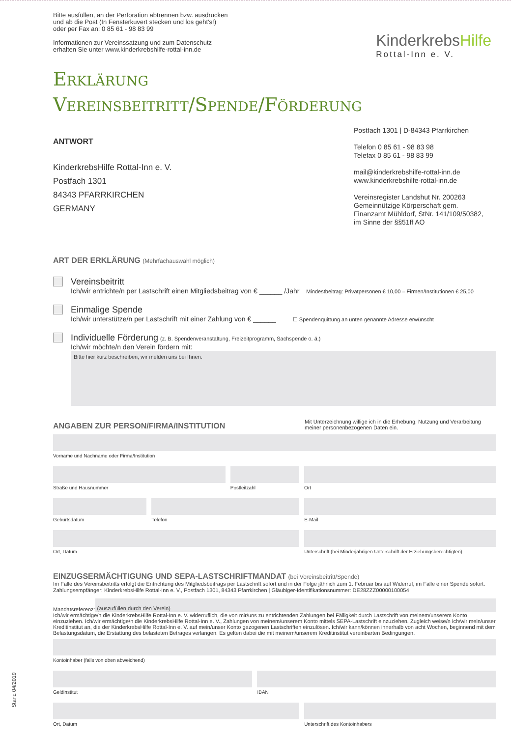Bitte ausfüllen, an der Perforation abtrennen bzw. ausdrucken
und ab die Post (In Fensterkuvert stecken und los geht's!)
oder per Fax an: 0 85 61 - 98 83 99
Informationen zur Vereinssatzung und zum Datenschutz
erhalten Sie unter www.kinderkrebshilfe-rottal-inn.de
KinderkrebsHilfe
Rottal-Inn e. V.
Erklärung
Vereinsbeitritt/Spende/Förderung
ANTWORT
KinderkrebsHilfe Rottal-Inn e. V.
Postfach 1301
84343 PFARRKIRCHEN
GERMANY
Postfach 1301 | D-84343 Pfarrkirchen
Telefon 0 85 61 - 98 83 98
Telefax 0 85 61 - 98 83 99
mail@kinderkrebshilfe-rottal-inn.de
www.kinderkrebshilfe-rottal-inn.de
Vereinsregister Landshut Nr. 200263
Gemeinnützige Körperschaft gem.
Finanzamt Mühldorf, StNr. 141/109/50382,
im Sinne der §§51ff AO
ART DER ERKLÄRUNG (Mehrfachauswahl möglich)
Vereinsbeitritt
Ich/wir entrichte/n per Lastschrift einen Mitgliedsbeitrag von € ______ /Jahr Mindestbeitrag: Privatpersonen € 10,00 – Firmen/Institutionen € 25,00
Einmalige Spende
Ich/wir unterstütze/n per Lastschrift mit einer Zahlung von € ______ ☐ Spendenquittung an unten genannte Adresse erwünscht
Individuelle Förderung (z. B. Spendenveranstaltung, Freizeitprogramm, Sachspende o. ä.)
Ich/wir möchte/n den Verein fördern mit:
Bitte hier kurz beschreiben, wir melden uns bei Ihnen.
ANGABEN ZUR PERSON/FIRMA/INSTITUTION
Mit Unterzeichnung willige ich in die Erhebung, Nutzung und Verarbeitung meiner personenbezogenen Daten ein.
Vorname und Nachname oder Firma/Institution
Straße und Hausnummer Postleitzahl Ort
Geburtsdatum Telefon E-Mail
Ort, Datum Unterschrift (bei Minderjährigen Unterschrift der Erziehungsberechtigten)
EINZUGSERMÄCHTIGUNG UND SEPA-LASTSCHRIFTMANDAT (bei Vereinsbeitritt/Spende)
Im Falle des Vereinsbeitritts erfolgt die Entrichtung des Mitgliedsbeitrags per Lastschrift sofort und in der Folge jährlich zum 1. Februar bis auf Widerruf, im Falle einer Spende sofort.
Zahlungsempfänger: KinderkrebsHilfe Rottal-Inn e. V., Postfach 1301, 84343 Pfarrkirchen | Gläubiger-Identifikationsnummer: DE28ZZZ00000100054
Mandatsreferenz:
(auszufüllen durch den Verein)
Ich/wir ermächtige/n die KinderkrebsHilfe Rottal-Inn e. V. widerruflich, die von mir/uns zu entrichtenden Zahlungen bei Fälligkeit durch Lastschrift von meinem/unserem Konto einzuziehen. Ich/wir ermächtige/n die KinderkrebsHilfe Rottal-Inn e. V., Zahlungen von meinem/unserem Konto mittels SEPA-Lastschrift einzuziehen. Zugleich weise/n ich/wir mein/unser Kreditinstitut an, die der KinderkrebsHilfe Rottal-Inn e. V. auf mein/unser Konto gezogenen Lastschriften einzulösen. Ich/wir kann/können innerhalb von acht Wochen, beginnend mit dem Belastungsdatum, die Erstattung des belasteten Betrages verlangen. Es gelten dabei die mit meinem/unserem Kreditinstitut vereinbarten Bedingungen.
Kontoinhaber (falls von oben abweichend)
Geldinstitut IBAN
Ort, Datum Unterschrift des Kontoinhabers
Stand 04/2019